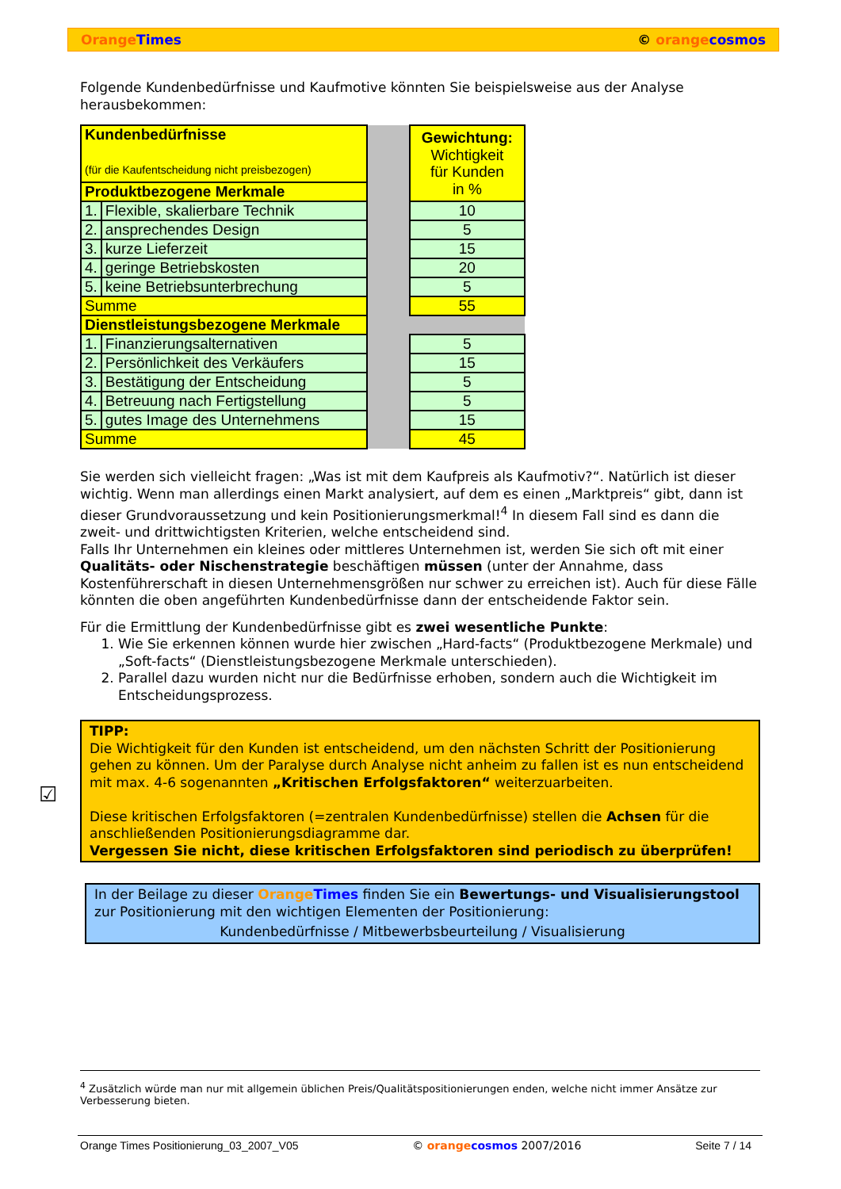Orange Times © orange cosmos
Folgende Kundenbedürfnisse und Kaufmotive könnten Sie beispielsweise aus der Analyse herausbekommen:
| Kundenbedürfnisse (für die Kaufentscheidung nicht preisbezogen) | | | Gewichtung: Wichtigkeit für Kunden in % |
| Produktbezogene Merkmale | | | |
| 1. | Flexible, skalierbare Technik | | 10 |
| 2. | ansprechendes Design | | 5 |
| 3. | kurze Lieferzeit | | 15 |
| 4. | geringe Betriebskosten | | 20 |
| 5. | keine Betriebsunterbrechung | | 5 |
| Summe | | | 55 |
| Dienstleistungsbezogene Merkmale | | | |
| 1. | Finanzierungsalternativen | | 5 |
| 2. | Persönlichkeit des Verkäufers | | 15 |
| 3. | Bestätigung der Entscheidung | | 5 |
| 4. | Betreuung nach Fertigstellung | | 5 |
| 5. | gutes Image des Unternehmens | | 15 |
| Summe | | | 45 |
Sie werden sich vielleicht fragen: „Was ist mit dem Kaufpreis als Kaufmotiv?“. Natürlich ist dieser wichtig. Wenn man allerdings einen Markt analysiert, auf dem es einen „Marktpreis“ gibt, dann ist dieser Grundvoraussetzung und kein Positionierungsmerkmal!<sup>4</sup> In diesem Fall sind es dann die zweit- und drittwichtigsten Kriterien, welche entscheidend sind.
Falls Ihr Unternehmen ein kleines oder mittleres Unternehmen ist, werden Sie sich oft mit einer Qualitäts- oder Nischenstrategie beschäftigen müssen (unter der Annahme, dass Kostenführerschaft in diesen Unternehmensgrößen nur schwer zu erreichen ist). Auch für diese Fälle könnten die oben angeführten Kundenbedürfnisse dann der entscheidende Faktor sein.
Für die Ermittlung der Kundenbedürfnisse gibt es zwei wesentliche Punkte:
1. Wie Sie erkennen können wurde hier zwischen „Hard-facts“ (Produktbezogene Merkmale) und „Soft-facts“ (Dienstleistungsbezogene Merkmale unterschieden).
2. Parallel dazu wurden nicht nur die Bedürfnisse erhoben, sondern auch die Wichtigkeit im Entscheidungsprozess.
☑
TIPP:
Die Wichtigkeit für den Kunden ist entscheidend, um den nächsten Schritt der Positionierung gehen zu können. Um der Paralyse durch Analyse nicht anheim zu fallen ist es nun entscheidend mit max. 4-6 sogenannten „Kritischen Erfolgsfaktoren“ weiterzuarbeiten.
Diese kritischen Erfolgsfaktoren (=zentralen Kundenbedürfnisse) stellen die Achsen für die anschließenden Positionierungsdiagramme dar.
Vergessen Sie nicht, diese kritischen Erfolgsfaktoren sind periodisch zu überprüfen!
In der Beilage zu dieser Orange Times finden Sie ein Bewertungs- und Visualisierungstool zur Positionierung mit den wichtigen Elementen der Positionierung:
Kundenbedürfnisse / Mitbewerbsbeurteilung / Visualisierung
<sup>4</sup> Zusätzlich würde man nur mit allgemein üblichen Preis/Qualitätspositionierungen enden, welche nicht immer Ansätze zur Verbesserung bieten.
Orange Times Positionierung_03_2007_V05 © orange cosmos 2007/2016 Seite 7 / 14